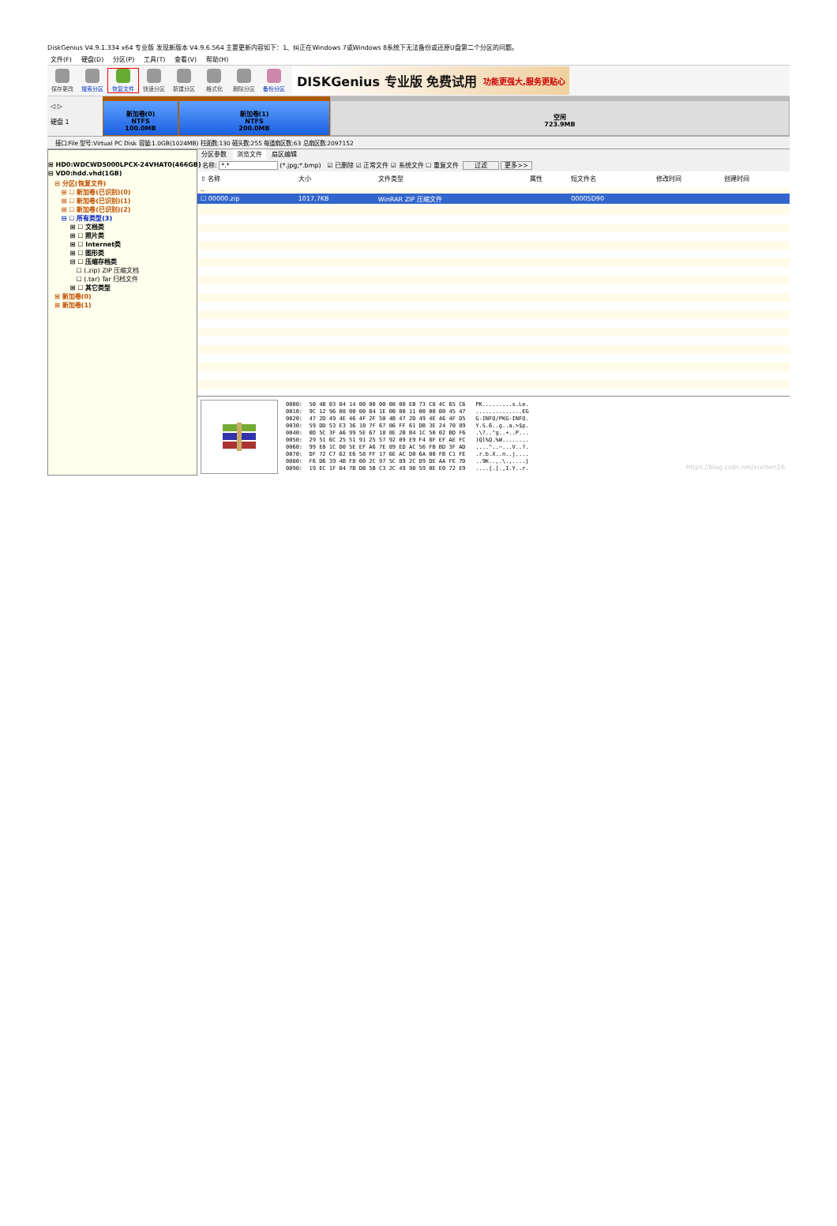DiskGenius V4.9.1.334 x64 专业版 发现新版本 V4.9.6.564 主要更新内容如下：1、纠正在Windows 7或Windows 8系统下无法备份或还原U盘第二个分区的问题。
文件(F) 硬盘(D) 分区(P) 工具(T) 查看(V) 帮助(H)
保存更改 搜索分区 恢复文件 快速分区 新建分区 格式化 删除分区 备份分区
DISKGenius 专业版 免费试用 功能更强大,服务更贴心
◁ ▷
硬盘 1
新加卷(0)
NTFS
100.0MB
新加卷(1)
NTFS
200.0MB
空闲
723.9MB
接口:File 型号:Virtual PC Disk 容量:1.0GB(1024MB) 柱面数:130 磁头数:255 每道扇区数:63 总扇区数:2097152
⊞ HD0:WDCWD5000LPCX-24VHAT0(466GB)
⊟ VD0:hdd.vhd(1GB)
⊟ 分区(恢复文件)
⊞ ☐ 新加卷(已识别)(0)
⊞ ☐ 新加卷(已识别)(1)
⊞ ☐ 新加卷(已识别)(2)
⊟ ☐ 所有类型(3)
⊞ ☐ 文档类
⊞ ☐ 照片类
⊞ ☐ Internet类
⊞ ☐ 图形类
⊟ ☐ 压缩存档类
☐ (.zip) ZIP 压缩文档
☐ (.tar) Tar 归档文件
⊞ ☐ 其它类型
⊞ 新加卷(0)
⊞ 新加卷(1)
分区参数 浏览文件 扇区编辑
名称: *.* (*.jpg;*.bmp) ☑ 已删除 ☑ 正常文件 ☑ 系统文件 ☐ 重复文件 过滤 更多>>
| ⇧ 名称 | 大小 | 文件类型 | 属性 | 短文件名 | 修改时间 | 创建时间 |
| --- | --- | --- | --- | --- | --- | --- |
| .. | | | | | | |
| ☐ 00000.zip | 1017.7KB | WinRAR ZIP 压缩文件 | | 00005D90 | | |
0000:  50 4B 03 04 14 00 00 00 08 00 EB 73 C8 4C 65 C6   PK.........s.Le.
0010:  9C 12 96 08 00 00 B4 1E 00 00 11 00 00 00 45 47   ..............EG
0020:  47 2D 49 4E 46 4F 2F 50 4B 47 2D 49 4E 46 4F D5   G-INFO/PKG-INFO.
0030:  59 DD 53 E3 36 10 7F 67 86 FF 61 DB 3E 24 70 89   Y.S.6..g..a.>$p.
0040:  0D 5C 3F A6 99 5E 67 18 8E 2B B4 1C 50 02 BD F6   .\?..^g..+..P...
0050:  29 51 6C 25 51 91 25 57 92 09 E9 F4 8F EF AE FC   )Ql%Q.%W........
0060:  99 E0 1C D0 5E EF A6 7E 89 ED AC 56 FB BD 3F AD   ....^..~...V..?.
0070:  DF 72 C7 62 E6 58 FF 17 6E AC D0 6A 00 FB C1 FE   .r.b.X..n..j....
0080:  F6 D6 39 4B F8 00 2C 97 5C 89 2C D9 DE AA FE 7D   ..9K..,.\.,....}
0090:  19 EC 1F 04 7B DB 5B C3 2C 49 98 59 0E E0 72 E9   ....{.[.,I.Y..r.
https://blog.csdn.net/xuchen16